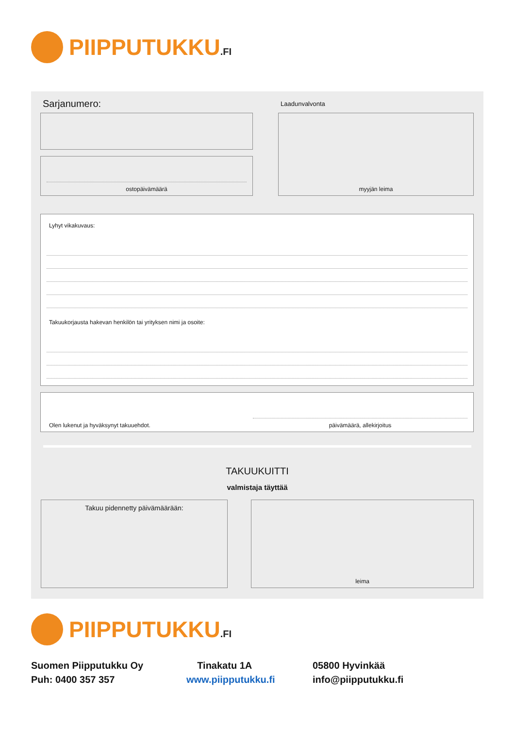PIIPPUTUKKU.FI
Sarjanumero: Laadunvalvonta
ostopäivämäärä
myyjän leima
Lyhyt vikakuvaus:
Takuukorjausta hakevan henkilön tai yrityksen nimi ja osoite:
Olen lukenut ja hyväksynyt takuuehdot.
päivämäärä, allekirjoitus
TAKUUKUITTI
valmistaja täyttää
Takuu pidennetty päivämäärään: leima
PIIPPUTUKKU.FI
Suomen Piipputukku Oy
Tinakatu 1A
05800 Hyvinkää
Puh: 0400 357 357
www.piipputukku.fi
info@piipputukku.fi